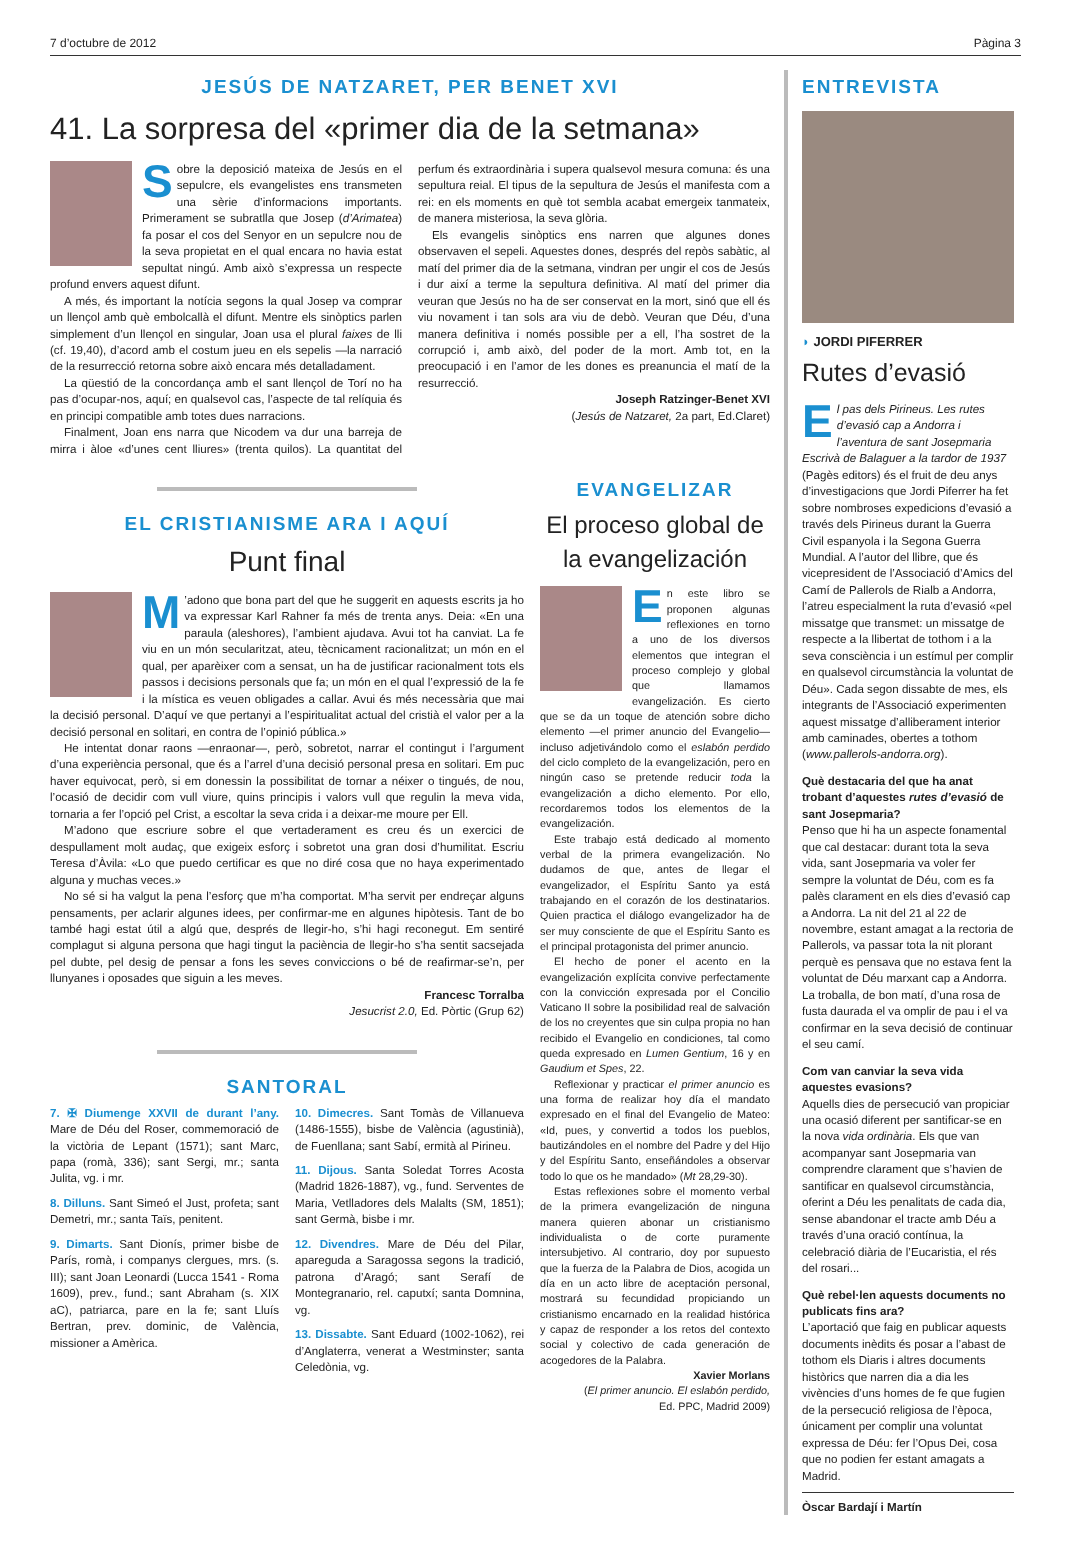7 d’octubre de 2012 Pàgina 3
JESÚS DE NATZARET, PER BENET XVI
41. La sorpresa del «primer dia de la setmana»
S
obre la deposició mateixa de Jesús en el sepulcre, els evangelistes ens transmeten una sèrie d’informacions importants. Primerament se subratlla que Josep (d’Arimatea) fa posar el cos del Senyor en un sepulcre nou de la seva propietat en el qual encara no havia estat sepultat ningú. Amb això s’expressa un respecte profund envers aquest difunt.
A més, és important la notícia segons la qual Josep va comprar un llençol amb què embolcallà el difunt. Mentre els sinòptics parlen simplement d’un llençol en singular, Joan usa el plural faixes de lli (cf. 19,40), d’acord amb el costum jueu en els sepelis —la narració de la resurrecció retorna sobre això encara més detalladament.
La qüestió de la concordança amb el sant llençol de Torí no ha pas d’ocupar-nos, aquí; en qualsevol cas, l’aspecte de tal relíquia és en principi compatible amb totes dues narracions.
Finalment, Joan ens narra que Nicodem va dur una barreja de mirra i àloe «d’unes cent lliures» (trenta quilos). La quantitat del perfum és extraordinària i supera qualsevol mesura comuna: és una sepultura reial. El tipus de la sepultura de Jesús el manifesta com a rei: en els moments en què tot sembla acabat emergeix tanmateix, de manera misteriosa, la seva glòria.
Els evangelis sinòptics ens narren que algunes dones observaven el sepeli. Aquestes dones, després del repòs sabàtic, al matí del primer dia de la setmana, vindran per ungir el cos de Jesús i dur així a terme la sepultura definitiva. Al matí del primer dia veuran que Jesús no ha de ser conservat en la mort, sinó que ell és viu novament i tan sols ara viu de debò. Veuran que Déu, d’una manera definitiva i només possible per a ell, l’ha sostret de la corrupció i, amb això, del poder de la mort. Amb tot, en la preocupació i en l’amor de les dones es preanuncia el matí de la resurrecció.
Joseph Ratzinger-Benet XVI
(Jesús de Natzaret, 2a part, Ed.Claret)
EL CRISTIANISME ARA I AQUÍ
Punt final
M
’adono que bona part del que he suggerit en aquests escrits ja ho va expressar Karl Rahner fa més de trenta anys. Deia: «En una paraula (aleshores), l’ambient ajudava. Avui tot ha canviat. La fe viu en un món secularitzat, ateu, tècnicament racionalitzat; un món en el qual, per aparèixer com a sensat, un ha de justificar racionalment tots els passos i decisions personals que fa; un món en el qual l’expressió de la fe i la mística es veuen obligades a callar. Avui és més necessària que mai la decisió personal. D’aquí ve que pertanyi a l’espiritualitat actual del cristià el valor per a la decisió personal en solitari, en contra de l’opinió pública.»
He intentat donar raons —enraonar—, però, sobretot, narrar el contingut i l’argument d’una experiència personal, que és a l’arrel d’una decisió personal presa en solitari. Em puc haver equivocat, però, si em donessin la possibilitat de tornar a néixer o tingués, de nou, l’ocasió de decidir com vull viure, quins principis i valors vull que regulin la meva vida, tornaria a fer l’opció pel Crist, a escoltar la seva crida i a deixar-me moure per Ell.
M’adono que escriure sobre el que vertaderament es creu és un exercici de despullament molt audaç, que exigeix esforç i sobretot una gran dosi d’humilitat. Escriu Teresa d’Àvila: «Lo que puedo certificar es que no diré cosa que no haya experimentado alguna y muchas veces.»
No sé si ha valgut la pena l’esforç que m’ha comportat. M’ha servit per endreçar alguns pensaments, per aclarir algunes idees, per confirmar-me en algunes hipòtesis. Tant de bo també hagi estat útil a algú que, després de llegir-ho, s’hi hagi reconegut. Em sentiré complagut si alguna persona que hagi tingut la paciència de llegir-ho s’ha sentit sacsejada pel dubte, pel desig de pensar a fons les seves conviccions o bé de reafirmar-se’n, per llunyanes i oposades que siguin a les meves.
Francesc Torralba
Jesucrist 2.0, Ed. Pòrtic (Grup 62)
SANTORAL
7. ✠ Diumenge XXVII de durant l’any. Mare de Déu del Roser, commemoració de la victòria de Lepant (1571); sant Marc, papa (romà, 336); sant Sergi, mr.; santa Julita, vg. i mr.
8. Dilluns. Sant Simeó el Just, profeta; sant Demetri, mr.; santa Taïs, penitent.
9. Dimarts. Sant Dionís, primer bisbe de París, romà, i companys clergues, mrs. (s. III); sant Joan Leonardi (Lucca 1541 - Roma 1609), prev., fund.; sant Abraham (s. XIX aC), patriarca, pare en la fe; sant Lluís Bertran, prev. dominic, de València, missioner a Amèrica.
10. Dimecres. Sant Tomàs de Villanueva (1486-1555), bisbe de València (agustinià), de Fuenllana; sant Sabí, ermità al Pirineu.
11. Dijous. Santa Soledat Torres Acosta (Madrid 1826-1887), vg., fund. Serventes de Maria, Vetlladores dels Malalts (SM, 1851); sant Germà, bisbe i mr.
12. Divendres. Mare de Déu del Pilar, apareguda a Saragossa segons la tradició, patrona d’Aragó; sant Serafí de Montegranario, rel. caputxí; santa Domnina, vg.
13. Dissabte. Sant Eduard (1002-1062), rei d’Anglaterra, venerat a Westminster; santa Celedònia, vg.
EVANGELIZAR
El proceso global de la evangelización
E
n este libro se proponen algunas reflexiones en torno a uno de los diversos elementos que integran el proceso complejo y global que llamamos evangelización. Es cierto que se da un toque de atención sobre dicho elemento —el primer anuncio del Evangelio— incluso adjetivándolo como el eslabón perdido del ciclo completo de la evangelización, pero en ningún caso se pretende reducir toda la evangelización a dicho elemento. Por ello, recordaremos todos los elementos de la evangelización.
Este trabajo está dedicado al momento verbal de la primera evangelización. No dudamos de que, antes de llegar el evangelizador, el Espíritu Santo ya está trabajando en el corazón de los destinatarios. Quien practica el diálogo evangelizador ha de ser muy consciente de que el Espíritu Santo es el principal protagonista del primer anuncio.
El hecho de poner el acento en la evangelización explícita convive perfectamente con la convicción expresada por el Concilio Vaticano II sobre la posibilidad real de salvación de los no creyentes que sin culpa propia no han recibido el Evangelio en condiciones, tal como queda expresado en Lumen Gentium, 16 y en Gaudium et Spes, 22.
Reflexionar y practicar el primer anuncio es una forma de realizar hoy día el mandato expresado en el final del Evangelio de Mateo: «Id, pues, y convertid a todos los pueblos, bautizándoles en el nombre del Padre y del Hijo y del Espíritu Santo, enseñándoles a observar todo lo que os he mandado» (Mt 28,29-30).
Estas reflexiones sobre el momento verbal de la primera evangelización de ninguna manera quieren abonar un cristianismo individualista o de corte puramente intersubjetivo. Al contrario, doy por supuesto que la fuerza de la Palabra de Dios, acogida un día en un acto libre de aceptación personal, mostrará su fecundidad propiciando un cristianismo encarnado en la realidad histórica y capaz de responder a los retos del contexto social y colectivo de cada generación de acogedores de la Palabra.
Xavier Morlans
(El primer anuncio. El eslabón perdido,
Ed. PPC, Madrid 2009)
ENTREVISTA
◗ JORDI PIFERRER
Rutes d’evasió
E
l pas dels Pirineus. Les rutes d’evasió cap a Andorra i l’aventura de sant Josepmaria Escrivà de Balaguer a la tardor de 1937 (Pagès editors) és el fruit de deu anys d’investigacions que Jordi Piferrer ha fet sobre nombroses expedicions d’evasió a través dels Pirineus durant la Guerra Civil espanyola i la Segona Guerra Mundial. A l’autor del llibre, que és vicepresident de l’Associació d’Amics del Camí de Pallerols de Rialb a Andorra, l’atreu especialment la ruta d’evasió «pel missatge que transmet: un missatge de respecte a la llibertat de tothom i a la seva consciència i un estímul per complir en qualsevol circumstància la voluntat de Déu». Cada segon dissabte de mes, els integrants de l’Associació experimenten aquest missatge d’alliberament interior amb caminades, obertes a tothom (www.pallerols-andorra.org).
Què destacaria del que ha anat trobant d’aquestes rutes d’evasió de sant Josepmaria?
Penso que hi ha un aspecte fonamental que cal destacar: durant tota la seva vida, sant Josepmaria va voler fer sempre la voluntat de Déu, com es fa palès clarament en els dies d’evasió cap a Andorra. La nit del 21 al 22 de novembre, estant amagat a la rectoria de Pallerols, va passar tota la nit plorant perquè es pensava que no estava fent la voluntat de Déu marxant cap a Andorra. La troballa, de bon matí, d’una rosa de fusta daurada el va omplir de pau i el va confirmar en la seva decisió de continuar el seu camí.
Com van canviar la seva vida aquestes evasions?
Aquells dies de persecució van propiciar una ocasió diferent per santificar-se en la nova vida ordinària. Els que van acompanyar sant Josepmaria van comprendre clarament que s’havien de santificar en qualsevol circumstància, oferint a Déu les penalitats de cada dia, sense abandonar el tracte amb Déu a través d’una oració contínua, la celebració diària de l’Eucaristia, el rés del rosari...
Què rebel·len aquests documents no publicats fins ara?
L’aportació que faig en publicar aquests documents inèdits és posar a l’abast de tothom els Diaris i altres documents històrics que narren dia a dia les vivències d’uns homes de fe que fugien de la persecució religiosa de l’època, únicament per complir una voluntat expressa de Déu: fer l’Opus Dei, cosa que no podien fer estant amagats a Madrid.
Òscar Bardají i Martín